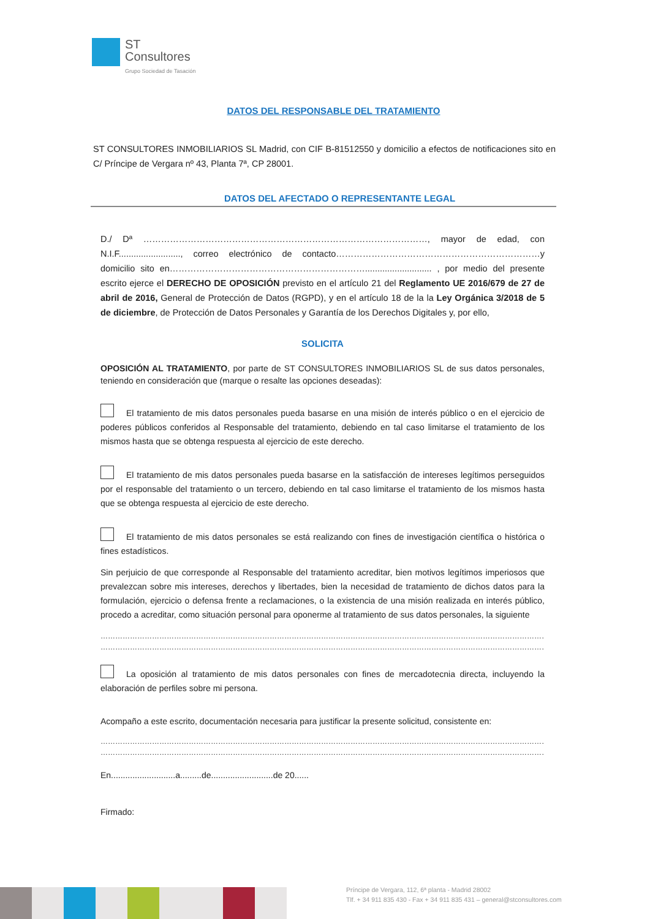ST
Consultores
Grupo Sociedad de Tasación
DATOS DEL RESPONSABLE DEL TRATAMIENTO
ST CONSULTORES INMOBILIARIOS SL Madrid, con CIF B-81512550 y domicilio a efectos de notificaciones sito en C/ Príncipe de Vergara nº 43, Planta 7ª, CP 28001.
DATOS DEL AFECTADO O REPRESENTANTE LEGAL
D./ Dª ……………………………………………………………………………………, mayor de edad, con N.I.F........................., correo electrónico de contacto……………………………………………………………y domicilio sito en…………………………………………………………........................... , por medio del presente escrito ejerce el DERECHO DE OPOSICIÓN previsto en el artículo 21 del Reglamento UE 2016/679 de 27 de abril de 2016, General de Protección de Datos (RGPD), y en el artículo 18 de la la Ley Orgánica 3/2018 de 5 de diciembre, de Protección de Datos Personales y Garantía de los Derechos Digitales y, por ello,
SOLICITA
OPOSICIÓN AL TRATAMIENTO, por parte de ST CONSULTORES INMOBILIARIOS SL de sus datos personales, teniendo en consideración que (marque o resalte las opciones deseadas):
El tratamiento de mis datos personales pueda basarse en una misión de interés público o en el ejercicio de poderes públicos conferidos al Responsable del tratamiento, debiendo en tal caso limitarse el tratamiento de los mismos hasta que se obtenga respuesta al ejercicio de este derecho.
El tratamiento de mis datos personales pueda basarse en la satisfacción de intereses legítimos perseguidos por el responsable del tratamiento o un tercero, debiendo en tal caso limitarse el tratamiento de los mismos hasta que se obtenga respuesta al ejercicio de este derecho.
El tratamiento de mis datos personales se está realizando con fines de investigación científica o histórica o fines estadísticos.
Sin perjuicio de que corresponde al Responsable del tratamiento acreditar, bien motivos legítimos imperiosos que prevalezcan sobre mis intereses, derechos y libertades, bien la necesidad de tratamiento de dichos datos para la formulación, ejercicio o defensa frente a reclamaciones, o la existencia de una misión realizada en interés público, procedo a acreditar, como situación personal para oponerme al tratamiento de sus datos personales, la siguiente
……………………………………………………………………………………………………………………………………………………………………………………
……………………………………………………………………………………………………………………………………………………………………………………
La oposición al tratamiento de mis datos personales con fines de mercadotecnia directa, incluyendo la elaboración de perfiles sobre mi persona.
Acompaño a este escrito, documentación necesaria para justificar la presente solicitud, consistente en:
……………………………………………………………………………………………………………………………………………………………………………………
………………………………………………………………………………………………………………………………………………………………………………
En...........................a.........de..........................de 20......
Firmado:
Príncipe de Vergara, 112, 6ª planta - Madrid 28002
Tlf. + 34 911 835 430 - Fax + 34 911 835 431 – general@stconsultores.com